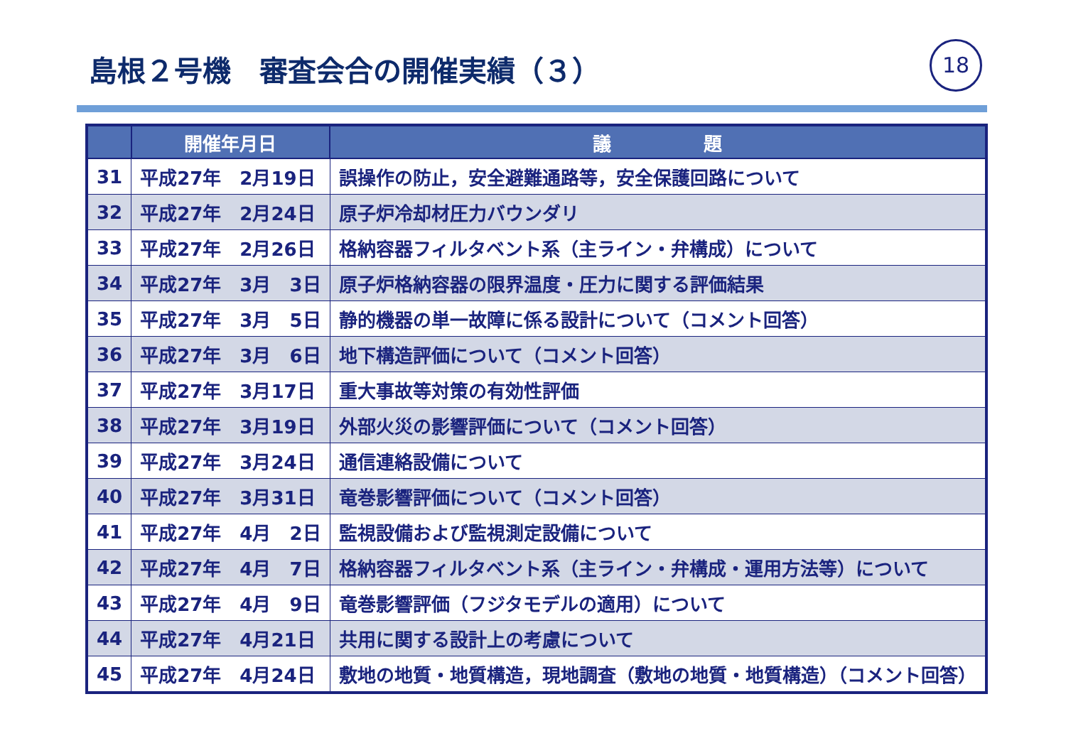島根２号機　審査会合の開催実績（３） 18
| | 開催年月日 | 議 題 |
| --- | --- | --- |
| 31 | 平成27年 2月19日 | 誤操作の防止，安全避難通路等，安全保護回路について |
| 32 | 平成27年 2月24日 | 原子炉冷却材圧力バウンダリ |
| 33 | 平成27年 2月26日 | 格納容器フィルタベント系（主ライン・弁構成）について |
| 34 | 平成27年 3月 3日 | 原子炉格納容器の限界温度・圧力に関する評価結果 |
| 35 | 平成27年 3月 5日 | 静的機器の単一故障に係る設計について（コメント回答） |
| 36 | 平成27年 3月 6日 | 地下構造評価について（コメント回答） |
| 37 | 平成27年 3月17日 | 重大事故等対策の有効性評価 |
| 38 | 平成27年 3月19日 | 外部火災の影響評価について（コメント回答） |
| 39 | 平成27年 3月24日 | 通信連絡設備について |
| 40 | 平成27年 3月31日 | 竜巻影響評価について（コメント回答） |
| 41 | 平成27年 4月 2日 | 監視設備および監視測定設備について |
| 42 | 平成27年 4月 7日 | 格納容器フィルタベント系（主ライン・弁構成・運用方法等）について |
| 43 | 平成27年 4月 9日 | 竜巻影響評価（フジタモデルの適用）について |
| 44 | 平成27年 4月21日 | 共用に関する設計上の考慮について |
| 45 | 平成27年 4月24日 | 敷地の地質・地質構造，現地調査（敷地の地質・地質構造）（コメント回答） |